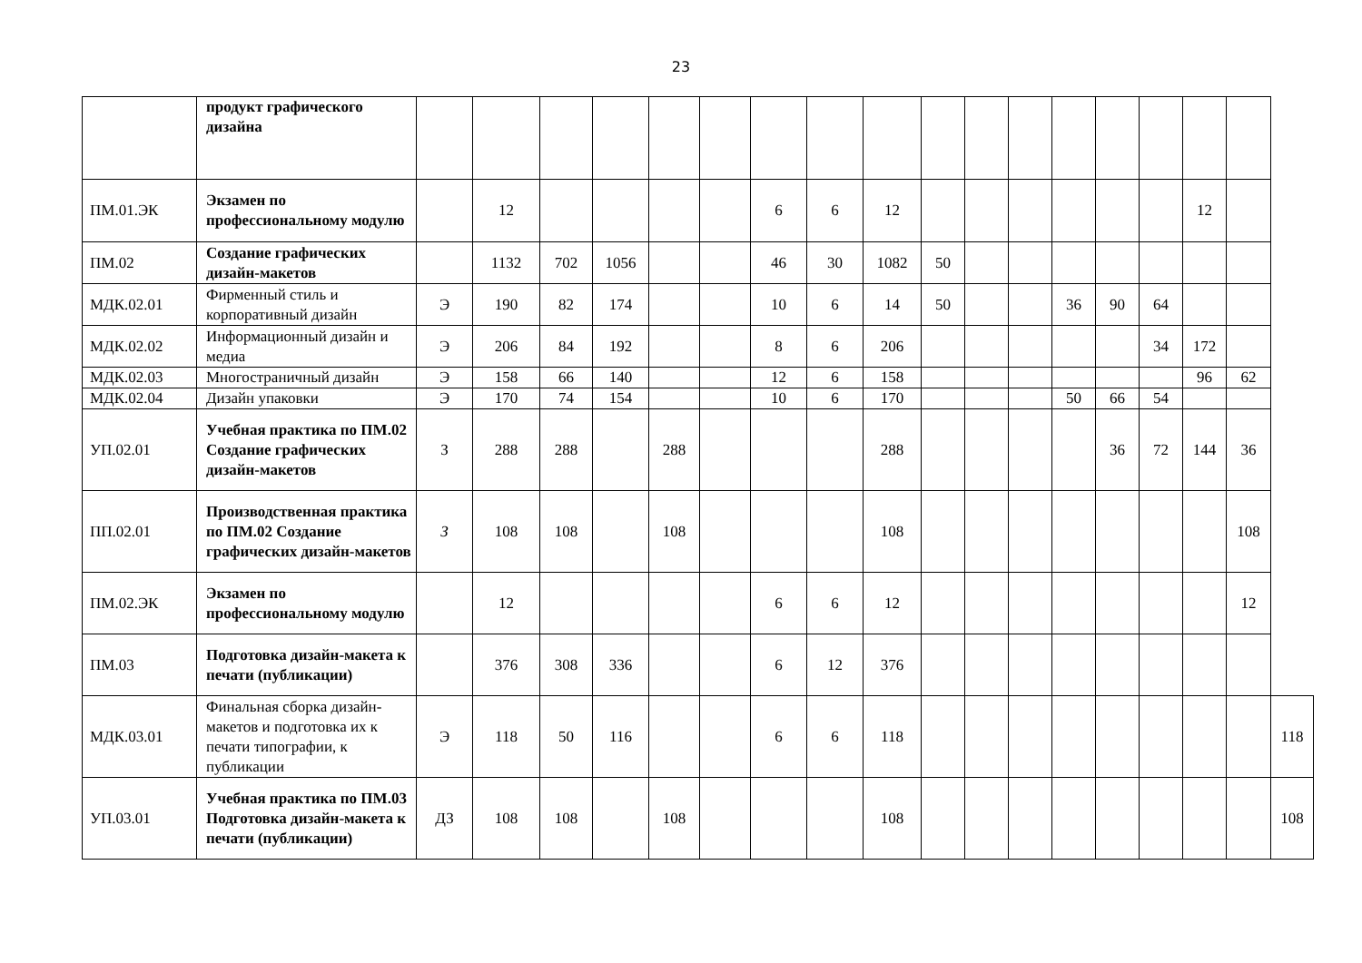23
| | продукт графического дизайна | | | | | | | | | | | | | | | | | | |
| ПМ.01.ЭК | Экзамен по профессиональному модулю | | 12 | | | | | 6 | 6 | 12 | | | | | | | 12 | | |
| ПМ.02 | Создание графических дизайн-макетов | | 1132 | 702 | 1056 | | | 46 | 30 | 1082 | 50 | | | | | | | | |
| МДК.02.01 | Фирменный стиль и корпоративный дизайн | Э | 190 | 82 | 174 | | | 10 | 6 | 14 | 50 | | | 36 | 90 | 64 | | | |
| МДК.02.02 | Информационный дизайн и медиа | Э | 206 | 84 | 192 | | | 8 | 6 | 206 | | | | | | 34 | 172 | | |
| МДК.02.03 | Многостраничный дизайн | Э | 158 | 66 | 140 | | | 12 | 6 | 158 | | | | | | | 96 | 62 | |
| МДК.02.04 | Дизайн упаковки | Э | 170 | 74 | 154 | | | 10 | 6 | 170 | | | | 50 | 66 | 54 | | | |
| УП.02.01 | Учебная практика по ПМ.02 Создание графических дизайн-макетов | З | 288 | 288 | | 288 | | | | 288 | | | | | 36 | 72 | 144 | 36 | |
| ПП.02.01 | Производственная практика по ПМ.02 Создание графических дизайн-макетов | З | 108 | 108 | | 108 | | | | 108 | | | | | | | | 108 | |
| ПМ.02.ЭК | Экзамен по профессиональному модулю | | 12 | | | | | 6 | 6 | 12 | | | | | | | | 12 | |
| ПМ.03 | Подготовка дизайн-макета к печати (публикации) | | 376 | 308 | 336 | | | 6 | 12 | 376 | | | | | | | | | |
| МДК.03.01 | Финальная сборка дизайн-макетов и подготовка их к печати типографии, к публикации | Э | 118 | 50 | 116 | | | 6 | 6 | 118 | | | | | | | | | 118 |
| УП.03.01 | Учебная практика по ПМ.03 Подготовка дизайн-макета к печати (публикации) | ДЗ | 108 | 108 | | 108 | | | | 108 | | | | | | | | | 108 |